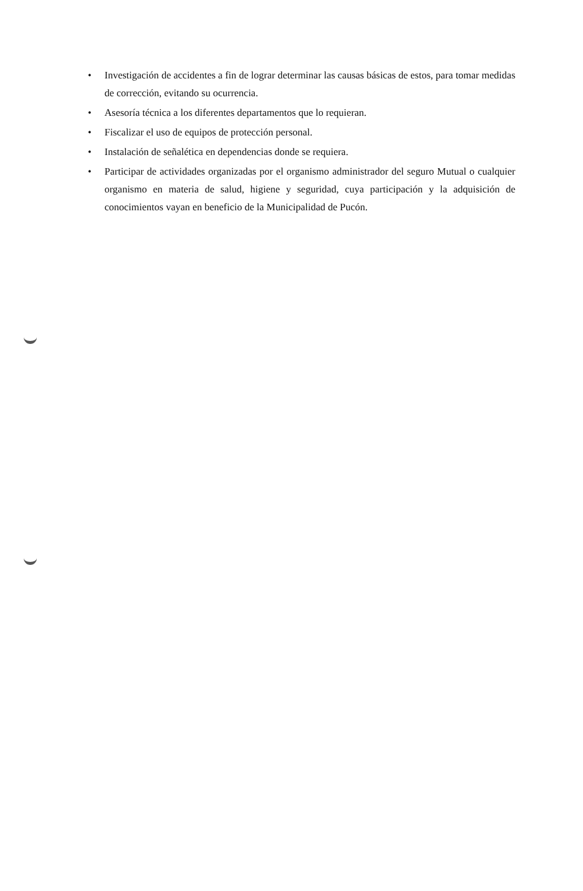• Investigación de accidentes a fin de lograr determinar las causas básicas de estos, para tomar medidas de corrección, evitando su ocurrencia.
• Asesoría técnica a los diferentes departamentos que lo requieran.
• Fiscalizar el uso de equipos de protección personal.
• Instalación de señalética en dependencias donde se requiera.
• Participar de actividades organizadas por el organismo administrador del seguro Mutual o cualquier organismo en materia de salud, higiene y seguridad, cuya participación y la adquisición de conocimientos vayan en beneficio de la Municipalidad de Pucón.